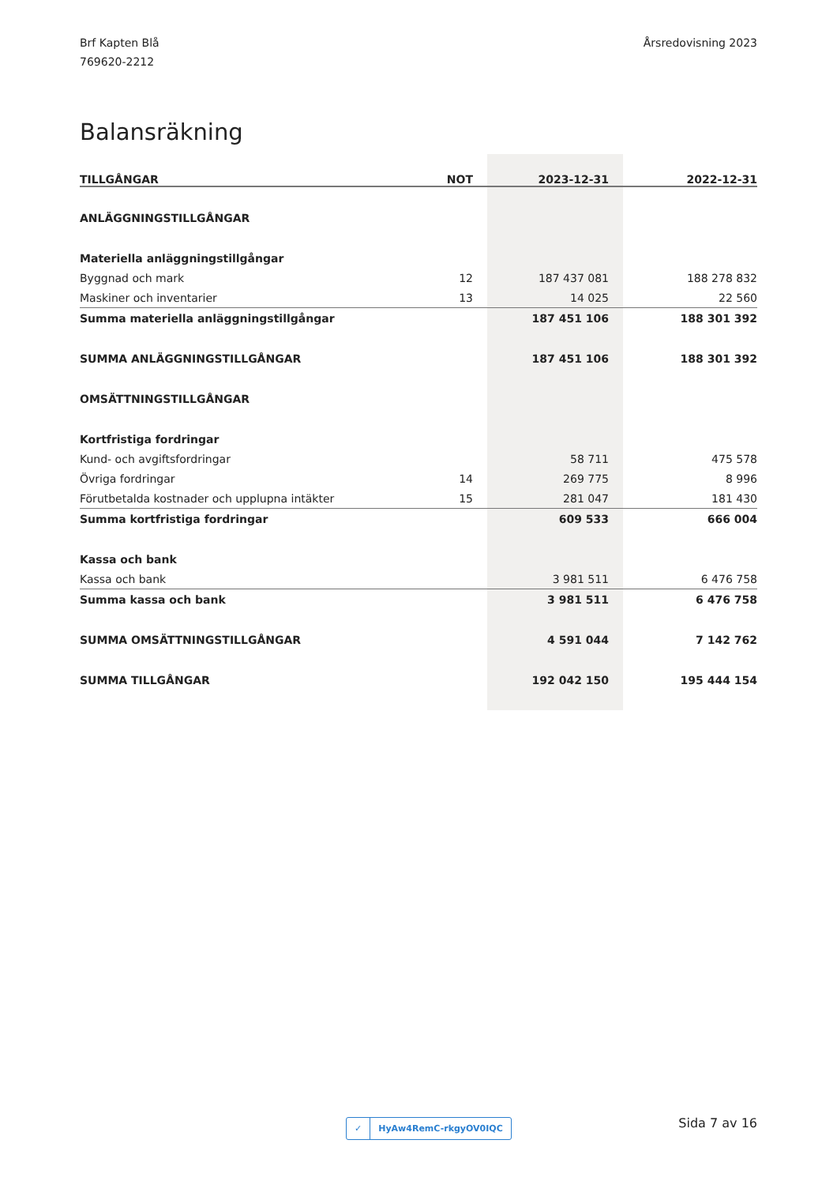Brf Kapten Blå
769620-2212
Årsredovisning 2023
Balansräkning
| TILLGÅNGAR | NOT | 2023-12-31 | 2022-12-31 |
| --- | --- | --- | --- |
| ANLÄGGNINGSTILLGÅNGAR | | | |
| Materiella anläggningstillgångar | | | |
| Byggnad och mark | 12 | 187 437 081 | 188 278 832 |
| Maskiner och inventarier | 13 | 14 025 | 22 560 |
| Summa materiella anläggningstillgångar | | 187 451 106 | 188 301 392 |
| SUMMA ANLÄGGNINGSTILLGÅNGAR | | 187 451 106 | 188 301 392 |
| OMSÄTTNINGSTILLGÅNGAR | | | |
| Kortfristiga fordringar | | | |
| Kund- och avgiftsfordringar | | 58 711 | 475 578 |
| Övriga fordringar | 14 | 269 775 | 8 996 |
| Förutbetalda kostnader och upplupna intäkter | 15 | 281 047 | 181 430 |
| Summa kortfristiga fordringar | | 609 533 | 666 004 |
| Kassa och bank | | | |
| Kassa och bank | | 3 981 511 | 6 476 758 |
| Summa kassa och bank | | 3 981 511 | 6 476 758 |
| SUMMA OMSÄTTNINGSTILLGÅNGAR | | 4 591 044 | 7 142 762 |
| SUMMA TILLGÅNGAR | | 192 042 150 | 195 444 154 |
✓ HyAw4RemC-rkgyOV0IQC Sida 7 av 16